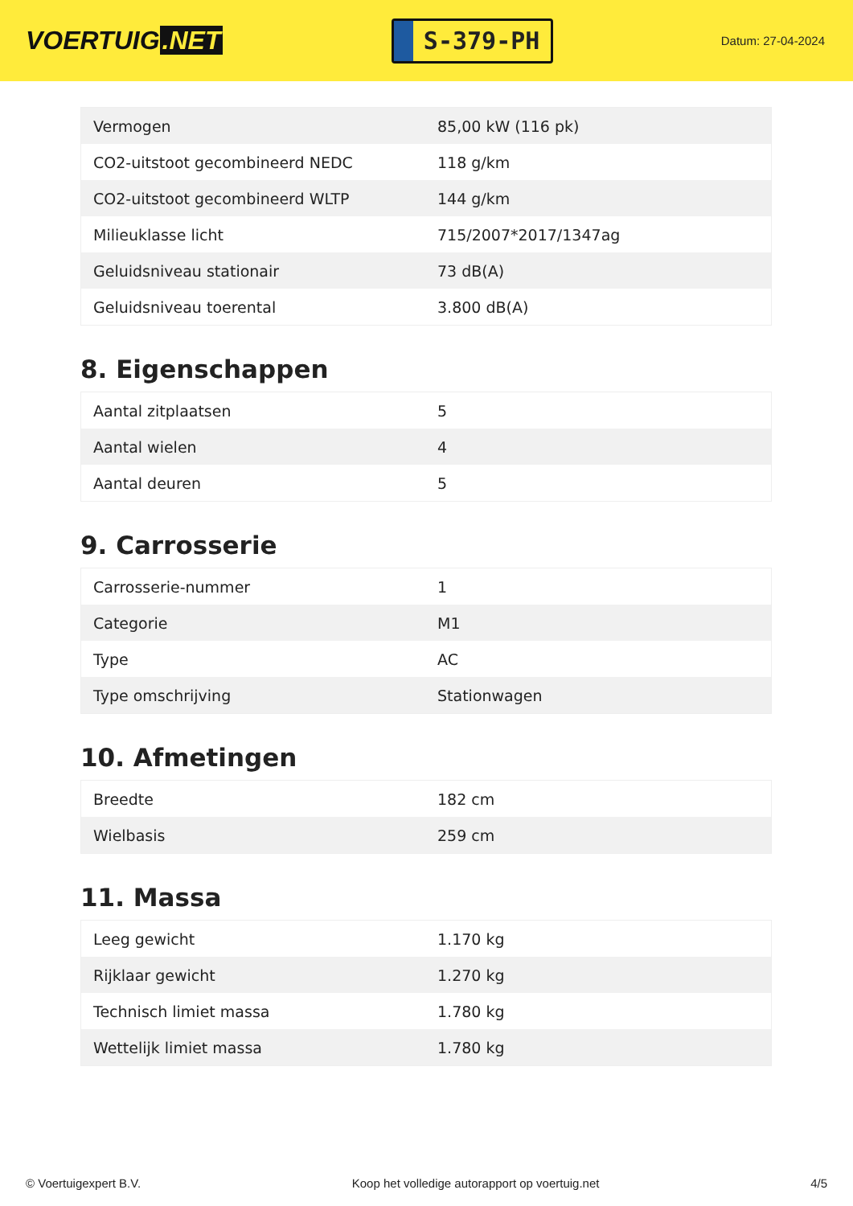VOERTUIG.NET
S-379-PH
Datum: 27-04-2024
| Vermogen | 85,00 kW (116 pk) |
| CO2-uitstoot gecombineerd NEDC | 118 g/km |
| CO2-uitstoot gecombineerd WLTP | 144 g/km |
| Milieuklasse licht | 715/2007*2017/1347ag |
| Geluidsniveau stationair | 73 dB(A) |
| Geluidsniveau toerental | 3.800 dB(A) |
8. Eigenschappen
| Aantal zitplaatsen | 5 |
| Aantal wielen | 4 |
| Aantal deuren | 5 |
9. Carrosserie
| Carrosserie-nummer | 1 |
| Categorie | M1 |
| Type | AC |
| Type omschrijving | Stationwagen |
10. Afmetingen
| Breedte | 182 cm |
| Wielbasis | 259 cm |
11. Massa
| Leeg gewicht | 1.170 kg |
| Rijklaar gewicht | 1.270 kg |
| Technisch limiet massa | 1.780 kg |
| Wettelijk limiet massa | 1.780 kg |
© Voertuigexpert B.V. Koop het volledige autorapport op voertuig.net 4/5